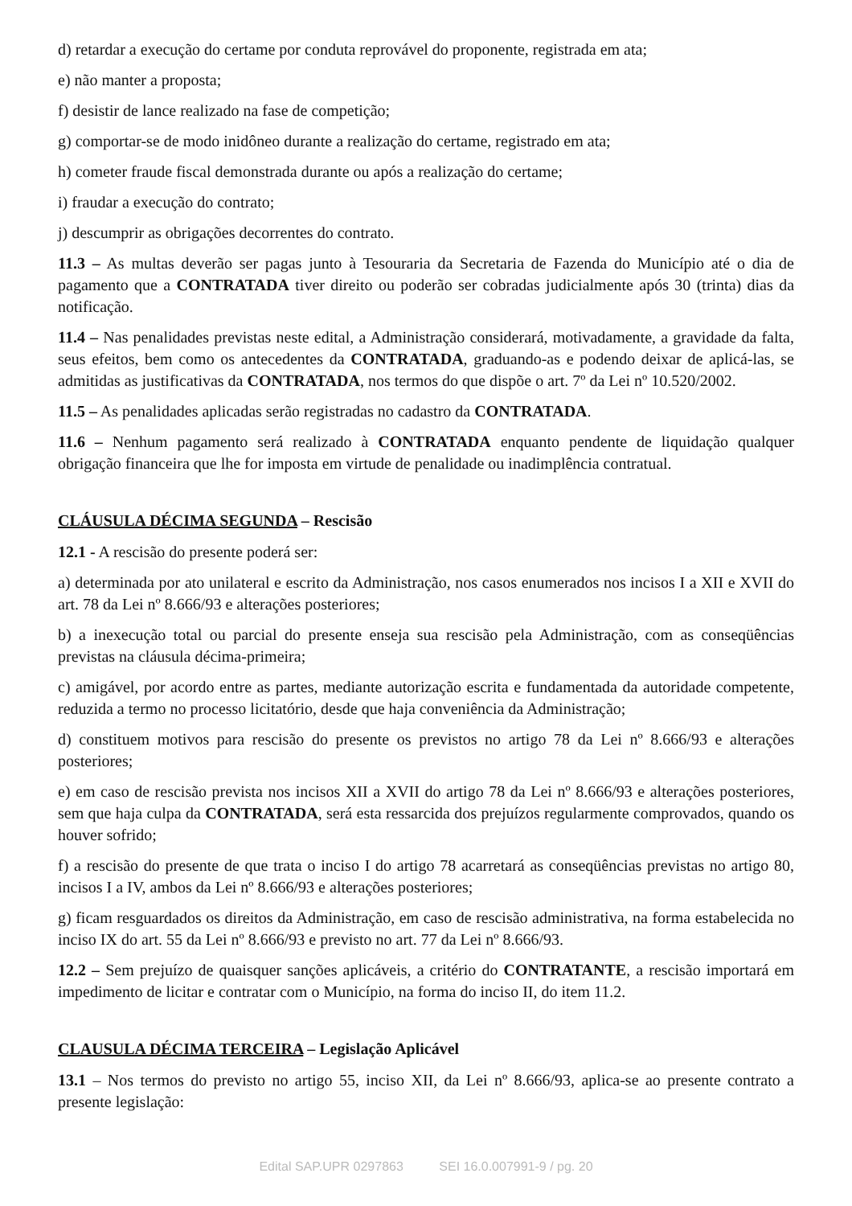d) retardar a execução do certame por conduta reprovável do proponente, registrada em ata;
e) não manter a proposta;
f) desistir de lance realizado na fase de competição;
g) comportar-se de modo inidôneo durante a realização do certame, registrado em ata;
h) cometer fraude fiscal demonstrada durante ou após a realização do certame;
i) fraudar a execução do contrato;
j) descumprir as obrigações decorrentes do contrato.
11.3 – As multas deverão ser pagas junto à Tesouraria da Secretaria de Fazenda do Município até o dia de pagamento que a CONTRATADA tiver direito ou poderão ser cobradas judicialmente após 30 (trinta) dias da notificação.
11.4 – Nas penalidades previstas neste edital, a Administração considerará, motivadamente, a gravidade da falta, seus efeitos, bem como os antecedentes da CONTRATADA, graduando-as e podendo deixar de aplicá-las, se admitidas as justificativas da CONTRATADA, nos termos do que dispõe o art. 7º da Lei nº 10.520/2002.
11.5 – As penalidades aplicadas serão registradas no cadastro da CONTRATADA.
11.6 – Nenhum pagamento será realizado à CONTRATADA enquanto pendente de liquidação qualquer obrigação financeira que lhe for imposta em virtude de penalidade ou inadimplência contratual.
CLÁUSULA DÉCIMA SEGUNDA – Rescisão
12.1 - A rescisão do presente poderá ser:
a) determinada por ato unilateral e escrito da Administração, nos casos enumerados nos incisos I a XII e XVII do art. 78 da Lei nº 8.666/93 e alterações posteriores;
b) a inexecução total ou parcial do presente enseja sua rescisão pela Administração, com as conseqüências previstas na cláusula décima-primeira;
c) amigável, por acordo entre as partes, mediante autorização escrita e fundamentada da autoridade competente, reduzida a termo no processo licitatório, desde que haja conveniência da Administração;
d) constituem motivos para rescisão do presente os previstos no artigo 78 da Lei nº 8.666/93 e alterações posteriores;
e) em caso de rescisão prevista nos incisos XII a XVII do artigo 78 da Lei nº 8.666/93 e alterações posteriores, sem que haja culpa da CONTRATADA, será esta ressarcida dos prejuízos regularmente comprovados, quando os houver sofrido;
f) a rescisão do presente de que trata o inciso I do artigo 78 acarretará as conseqüências previstas no artigo 80, incisos I a IV, ambos da Lei nº 8.666/93 e alterações posteriores;
g) ficam resguardados os direitos da Administração, em caso de rescisão administrativa, na forma estabelecida no inciso IX do art. 55 da Lei nº 8.666/93 e previsto no art. 77 da Lei nº 8.666/93.
12.2 – Sem prejuízo de quaisquer sanções aplicáveis, a critério do CONTRATANTE, a rescisão importará em impedimento de licitar e contratar com o Município, na forma do inciso II, do item 11.2.
CLAUSULA DÉCIMA TERCEIRA – Legislação Aplicável
13.1 – Nos termos do previsto no artigo 55, inciso XII, da Lei nº 8.666/93, aplica-se ao presente contrato a presente legislação:
Edital SAP.UPR 0297863 SEI 16.0.007991-9 / pg. 20